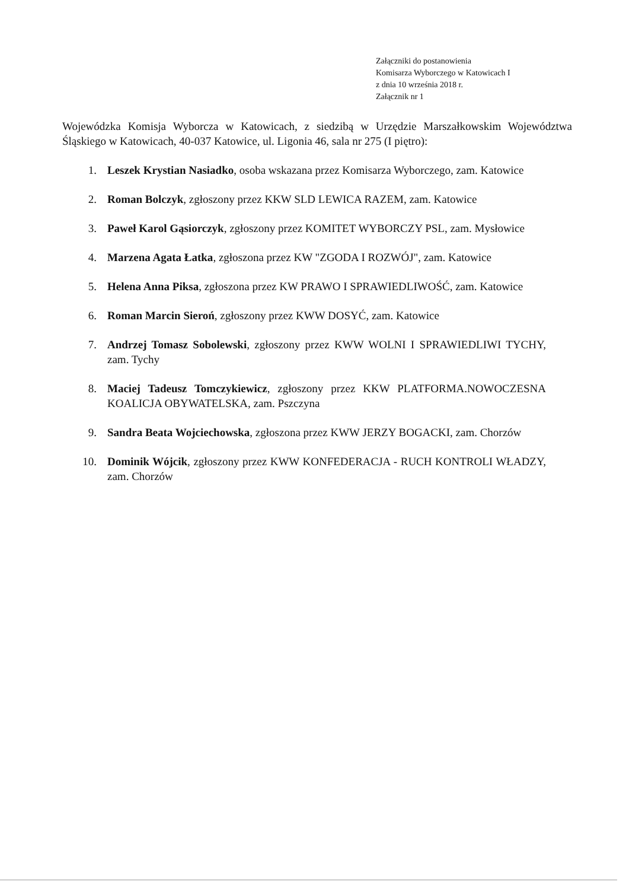Załączniki do postanowienia
Komisarza Wyborczego w Katowicach I
z dnia 10 września 2018 r.
Załącznik nr 1
Wojewódzka Komisja Wyborcza w Katowicach, z siedzibą w Urzędzie Marszałkowskim Województwa Śląskiego w Katowicach, 40-037 Katowice, ul. Ligonia 46, sala nr 275 (I piętro):
1. Leszek Krystian Nasiadko, osoba wskazana przez Komisarza Wyborczego, zam. Katowice
2. Roman Bolczyk, zgłoszony przez KKW SLD LEWICA RAZEM, zam. Katowice
3. Paweł Karol Gąsiorczyk, zgłoszony przez KOMITET WYBORCZY PSL, zam. Mysłowice
4. Marzena Agata Łatka, zgłoszona przez KW "ZGODA I ROZWÓJ", zam. Katowice
5. Helena Anna Piksa, zgłoszona przez KW PRAWO I SPRAWIEDLIWOŚĆ, zam. Katowice
6. Roman Marcin Sieroń, zgłoszony przez KWW DOSYĆ, zam. Katowice
7. Andrzej Tomasz Sobolewski, zgłoszony przez KWW WOLNI I SPRAWIEDLIWI TYCHY, zam. Tychy
8. Maciej Tadeusz Tomczykiewicz, zgłoszony przez KKW PLATFORMA.NOWOCZESNA KOALICJA OBYWATELSKA, zam. Pszczyna
9. Sandra Beata Wojciechowska, zgłoszona przez KWW JERZY BOGACKI, zam. Chorzów
10. Dominik Wójcik, zgłoszony przez KWW KONFEDERACJA - RUCH KONTROLI WŁADZY, zam. Chorzów